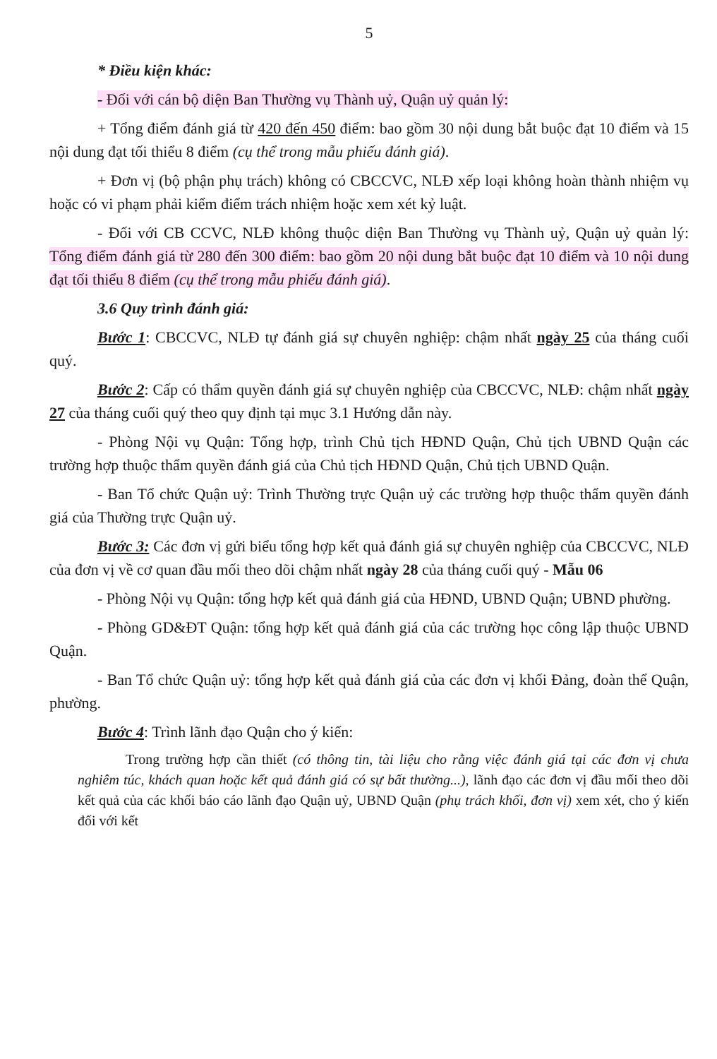5
* Điều kiện khác:
- Đối với cán bộ diện Ban Thường vụ Thành uỷ, Quận uỷ quản lý:
+ Tổng điểm đánh giá từ 420 đến 450 điểm: bao gồm 30 nội dung bắt buộc đạt 10 điểm và 15 nội dung đạt tối thiểu 8 điểm (cụ thể trong mẫu phiếu đánh giá).
+ Đơn vị (bộ phận phụ trách) không có CBCCVC, NLĐ xếp loại không hoàn thành nhiệm vụ hoặc có vi phạm phải kiểm điểm trách nhiệm hoặc xem xét kỷ luật.
- Đối với CB CCVC, NLĐ không thuộc diện Ban Thường vụ Thành uỷ, Quận uỷ quản lý: Tổng điểm đánh giá từ 280 đến 300 điểm: bao gồm 20 nội dung bắt buộc đạt 10 điểm và 10 nội dung đạt tối thiểu 8 điểm (cụ thể trong mẫu phiếu đánh giá).
3.6 Quy trình đánh giá:
Bước 1: CBCCVC, NLĐ tự đánh giá sự chuyên nghiệp: chậm nhất ngày 25 của tháng cuối quý.
Bước 2: Cấp có thẩm quyền đánh giá sự chuyên nghiệp của CBCCVC, NLĐ: chậm nhất ngày 27 của tháng cuối quý theo quy định tại mục 3.1 Hướng dẫn này.
- Phòng Nội vụ Quận: Tổng hợp, trình Chủ tịch HĐND Quận, Chủ tịch UBND Quận các trường hợp thuộc thẩm quyền đánh giá của Chủ tịch HĐND Quận, Chủ tịch UBND Quận.
- Ban Tổ chức Quận uỷ: Trình Thường trực Quận uỷ các trường hợp thuộc thẩm quyền đánh giá của Thường trực Quận uỷ.
Bước 3: Các đơn vị gửi biểu tổng hợp kết quả đánh giá sự chuyên nghiệp của CBCCVC, NLĐ của đơn vị về cơ quan đầu mối theo dõi chậm nhất ngày 28 của tháng cuối quý - Mẫu 06
- Phòng Nội vụ Quận: tổng hợp kết quả đánh giá của HĐND, UBND Quận; UBND phường.
- Phòng GD&ĐT Quận: tổng hợp kết quả đánh giá của các trường học công lập thuộc UBND Quận.
- Ban Tổ chức Quận uỷ: tổng hợp kết quả đánh giá của các đơn vị khối Đảng, đoàn thể Quận, phường.
Bước 4: Trình lãnh đạo Quận cho ý kiến:
Trong trường hợp cần thiết (có thông tin, tài liệu cho rằng việc đánh giá tại các đơn vị chưa nghiêm túc, khách quan hoặc kết quả đánh giá có sự bất thường...), lãnh đạo các đơn vị đầu mối theo dõi kết quả của các khối báo cáo lãnh đạo Quận uỷ, UBND Quận (phụ trách khối, đơn vị) xem xét, cho ý kiến đối với kết